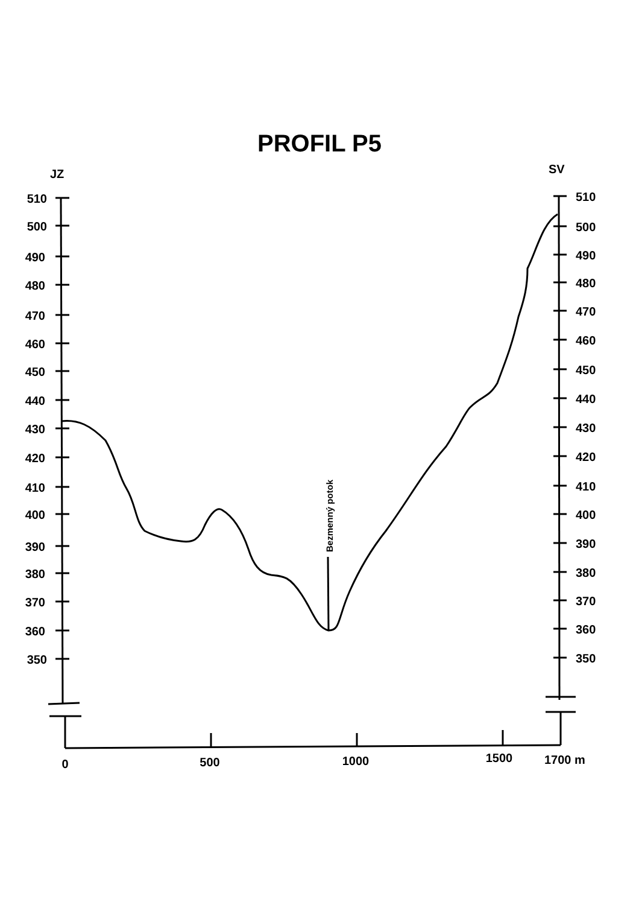PROFIL P5
JZ
SV
510
500
490
480
470
460
450
440
430
420
410
400
390
380
370
360
350
510
500
490
480
470
460
450
440
430
420
410
400
390
380
370
360
350
0
500
1000
1500
1700 m
Bezmenný potok